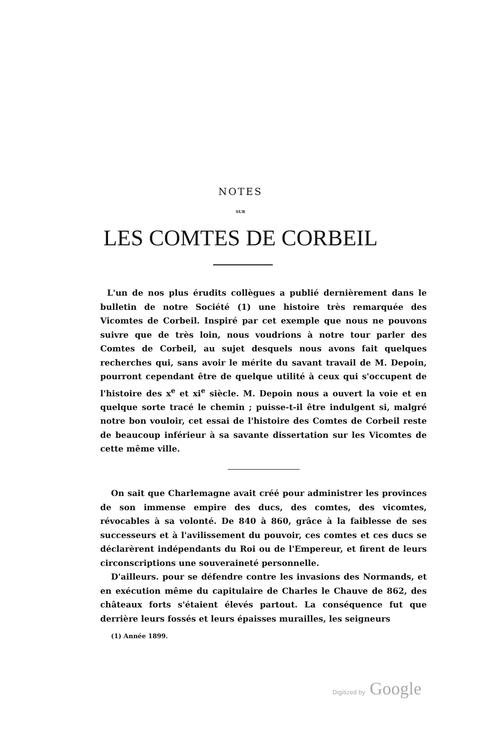NOTES
SUR
LES COMTES DE CORBEIL
L'un de nos plus érudits collègues a publié dernièrement dans le bulletin de notre Société (1) une histoire très remarquée des Vicomtes de Corbeil. Inspiré par cet exemple que nous ne pouvons suivre que de très loin, nous voudrions à notre tour parler des Comtes de Corbeil, au sujet desquels nous avons fait quelques recherches qui, sans avoir le mérite du savant travail de M. Depoin, pourront cependant être de quelque utilité à ceux qui s'occupent de l'histoire des x<sup>e</sup> et xi<sup>e</sup> siècle. M. Depoin nous a ouvert la voie et en quelque sorte tracé le chemin ; puisse-t-il être indulgent si, malgré notre bon vouloir, cet essai de l'histoire des Comtes de Corbeil reste de beaucoup inférieur à sa savante dissertation sur les Vicomtes de cette même ville.
On sait que Charlemagne avait créé pour administrer les provinces de son immense empire des ducs, des comtes, des vicomtes, révocables à sa volonté. De 840 à 860, grâce à la faiblesse de ses successeurs et à l'avilissement du pouvoir, ces comtes et ces ducs se déclarèrent indépendants du Roi ou de l'Empereur, et firent de leurs circonscriptions une souveraineté personnelle.
D'ailleurs. pour se défendre contre les invasions des Normands, et en exécution même du capitulaire de Charles le Chauve de 862, des châteaux forts s'étaient élevés partout. La conséquence fut que derrière leurs fossés et leurs épaisses murailles, les seigneurs
(1) Année 1899.
Digitized by Google